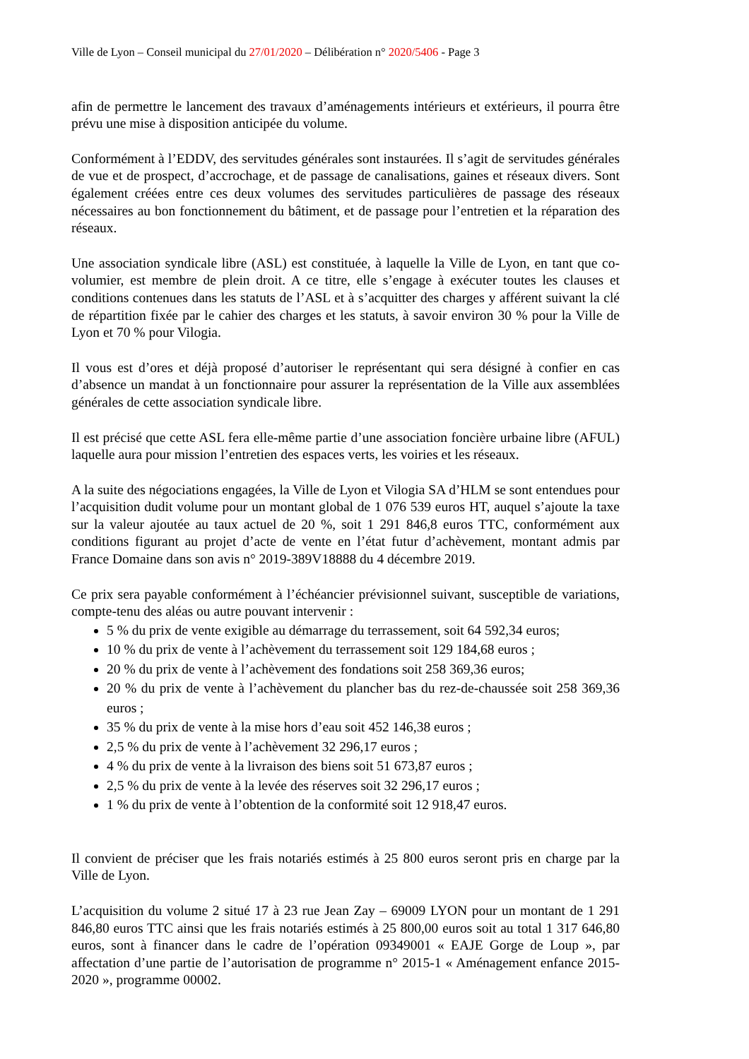Ville de Lyon – Conseil municipal du 27/01/2020 – Délibération n° 2020/5406 - Page 3
afin de permettre le lancement des travaux d’aménagements intérieurs et extérieurs, il pourra être prévu une mise à disposition anticipée du volume.
Conformément à l’EDDV, des servitudes générales sont instaurées. Il s’agit de servitudes générales de vue et de prospect, d’accrochage, et de passage de canalisations, gaines et réseaux divers. Sont également créées entre ces deux volumes des servitudes particulières de passage des réseaux nécessaires au bon fonctionnement du bâtiment, et de passage pour l’entretien et la réparation des réseaux.
Une association syndicale libre (ASL) est constituée, à laquelle la Ville de Lyon, en tant que co-volumier, est membre de plein droit. A ce titre, elle s’engage à exécuter toutes les clauses et conditions contenues dans les statuts de l’ASL et à s’acquitter des charges y afférent suivant la clé de répartition fixée par le cahier des charges et les statuts, à savoir environ 30 % pour la Ville de Lyon et 70 % pour Vilogia.
Il vous est d’ores et déjà proposé d’autoriser le représentant qui sera désigné à confier en cas d’absence un mandat à un fonctionnaire pour assurer la représentation de la Ville aux assemblées générales de cette association syndicale libre.
Il est précisé que cette ASL fera elle-même partie d’une association foncière urbaine libre (AFUL) laquelle aura pour mission l’entretien des espaces verts, les voiries et les réseaux.
A la suite des négociations engagées, la Ville de Lyon et Vilogia SA d’HLM se sont entendues pour l’acquisition dudit volume pour un montant global de 1 076 539 euros HT, auquel s’ajoute la taxe sur la valeur ajoutée au taux actuel de 20 %, soit 1 291 846,8 euros TTC, conformément aux conditions figurant au projet d’acte de vente en l’état futur d’achèvement, montant admis par France Domaine dans son avis n° 2019-389V18888 du 4 décembre 2019.
Ce prix sera payable conformément à l’échéancier prévisionnel suivant, susceptible de variations, compte-tenu des aléas ou autre pouvant intervenir :
5 % du prix de vente exigible au démarrage du terrassement, soit 64 592,34 euros;
10 % du prix de vente à l’achèvement du terrassement soit 129 184,68 euros ;
20 % du prix de vente à l’achèvement des fondations soit 258 369,36 euros;
20 % du prix de vente à l’achèvement du plancher bas du rez-de-chaussée soit 258 369,36 euros ;
35 % du prix de vente à la mise hors d’eau soit 452 146,38 euros ;
2,5 % du prix de vente à l’achèvement 32 296,17 euros ;
4 % du prix de vente à la livraison des biens soit 51 673,87 euros ;
2,5 % du prix de vente à la levée des réserves soit 32 296,17 euros ;
1 % du prix de vente à l’obtention de la conformité soit 12 918,47 euros.
Il convient de préciser que les frais notariés estimés à 25 800 euros seront pris en charge par la Ville de Lyon.
L’acquisition du volume 2 situé 17 à 23 rue Jean Zay – 69009 LYON pour un montant de 1 291 846,80 euros TTC ainsi que les frais notariés estimés à 25 800,00 euros soit au total 1 317 646,80 euros, sont à financer dans le cadre de l’opération 09349001 « EAJE Gorge de Loup », par affectation d’une partie de l’autorisation de programme n° 2015-1 « Aménagement enfance 2015-2020 », programme 00002.